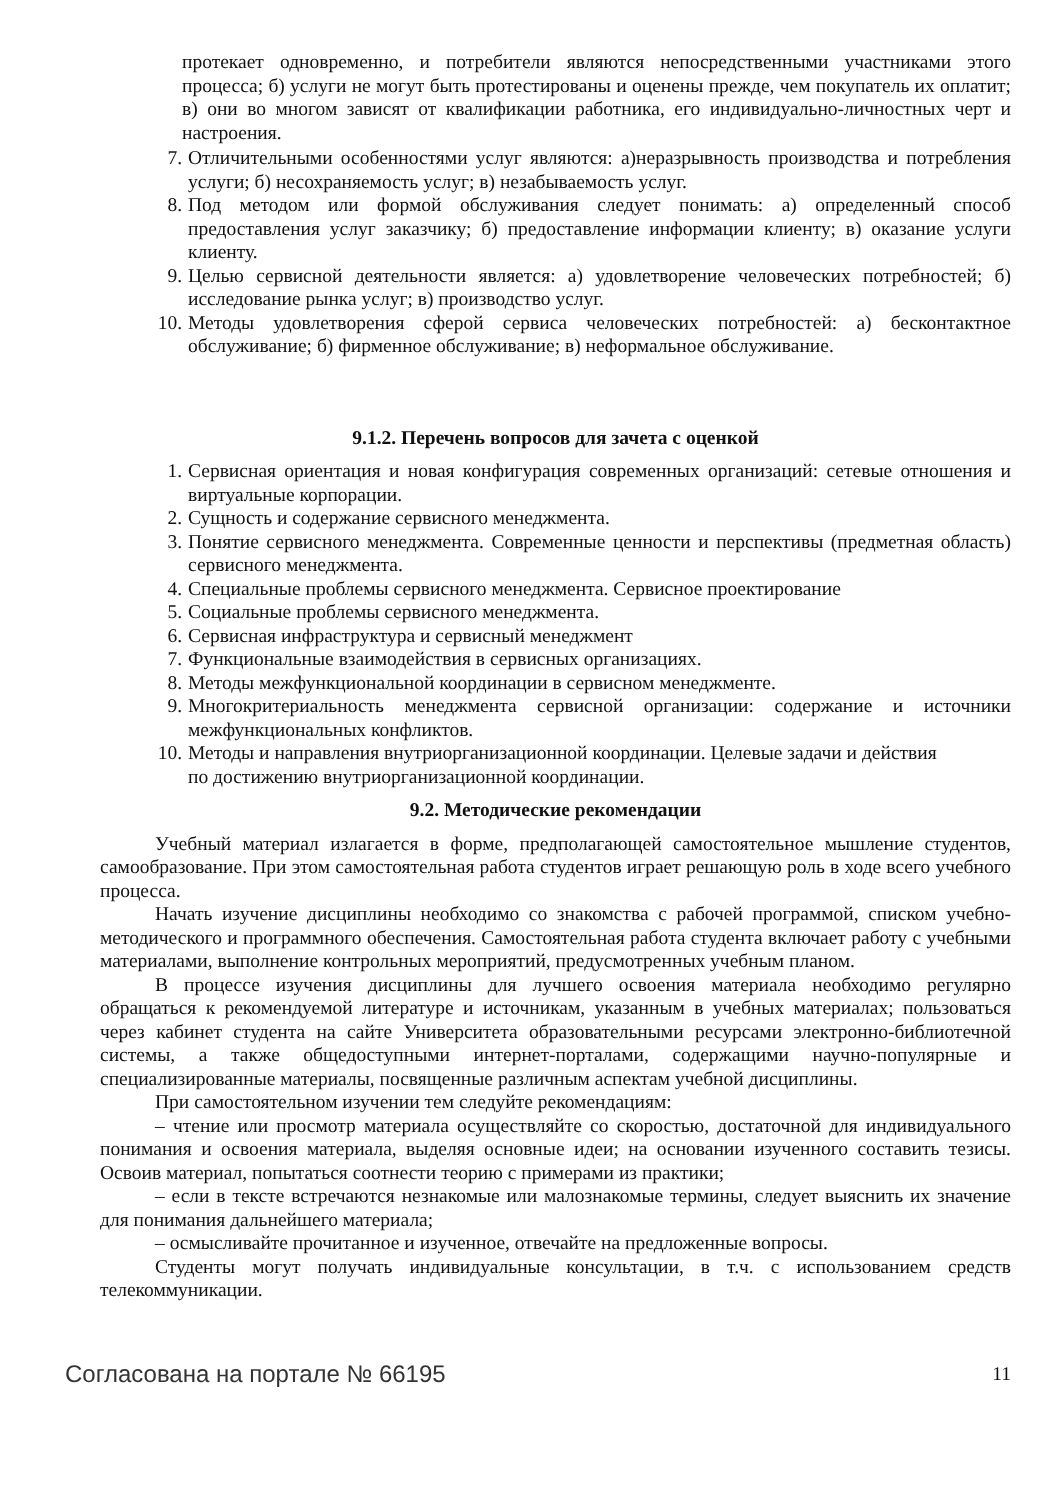протекает одновременно, и потребители являются непосредственными участниками этого процесса; б) услуги не могут быть протестированы и оценены прежде, чем покупатель их оплатит; в) они во многом зависят от квалификации работника, его индивидуально-личностных черт и настроения.
7. Отличительными особенностями услуг являются: а)неразрывность производства и потребления услуги; б) несохраняемость услуг; в) незабываемость услуг.
8. Под методом или формой обслуживания следует понимать: а) определенный способ предоставления услуг заказчику; б) предоставление информации клиенту; в) оказание услуги клиенту.
9. Целью сервисной деятельности является: а) удовлетворение человеческих потребностей; б) исследование рынка услуг; в) производство услуг.
10. Методы удовлетворения сферой сервиса человеческих потребностей: а) бесконтактное обслуживание; б) фирменное обслуживание; в) неформальное обслуживание.
9.1.2. Перечень вопросов для зачета с оценкой
1. Сервисная ориентация и новая конфигурация современных организаций: сетевые отношения и виртуальные корпорации.
2. Сущность и содержание сервисного менеджмента.
3. Понятие сервисного менеджмента. Современные ценности и перспективы (предметная область) сервисного менеджмента.
4. Специальные проблемы сервисного менеджмента. Сервисное проектирование
5. Социальные проблемы сервисного менеджмента.
6. Сервисная инфраструктура и сервисный менеджмент
7. Функциональные взаимодействия в сервисных организациях.
8. Методы межфункциональной координации в сервисном менеджменте.
9. Многокритериальность менеджмента сервисной организации: содержание и источники межфункциональных конфликтов.
10. Методы и направления внутриорганизационной координации. Целевые задачи и действия
по достижению внутриорганизационной координации.
9.2. Методические рекомендации
Учебный материал излагается в форме, предполагающей самостоятельное мышление студентов, самообразование. При этом самостоятельная работа студентов играет решающую роль в ходе всего учебного процесса.
Начать изучение дисциплины необходимо со знакомства с рабочей программой, списком учебно-методического и программного обеспечения. Самостоятельная работа студента включает работу с учебными материалами, выполнение контрольных мероприятий, предусмотренных учебным планом.
В процессе изучения дисциплины для лучшего освоения материала необходимо регулярно обращаться к рекомендуемой литературе и источникам, указанным в учебных материалах; пользоваться через кабинет студента на сайте Университета образовательными ресурсами электронно-библиотечной системы, а также общедоступными интернет-порталами, содержащими научно-популярные и специализированные материалы, посвященные различным аспектам учебной дисциплины.
При самостоятельном изучении тем следуйте рекомендациям:
– чтение или просмотр материала осуществляйте со скоростью, достаточной для индивидуального понимания и освоения материала, выделяя основные идеи; на основании изученного составить тезисы. Освоив материал, попытаться соотнести теорию с примерами из практики;
– если в тексте встречаются незнакомые или малознакомые термины, следует выяснить их значение для понимания дальнейшего материала;
– осмысливайте прочитанное и изученное, отвечайте на предложенные вопросы.
Студенты могут получать индивидуальные консультации, в т.ч. с использованием средств телекоммуникации.
Согласована на портале № 66195 11